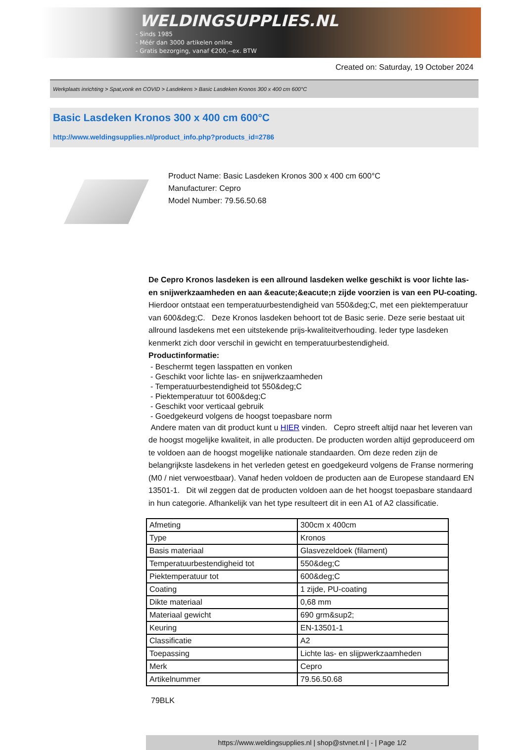WELDINGSUPPLIES.NL
- Sinds 1985
- Méér dan 3000 artikelen online
- Gratis bezorging, vanaf €200,--ex. BTW
Created on: Saturday, 19 October 2024
Werkplaats inrichting > Spat,vonk en COVID > Lasdekens > Basic Lasdeken Kronos 300 x 400 cm 600°C
Basic Lasdeken Kronos 300 x 400 cm 600°C
http://www.weldingsupplies.nl/product_info.php?products_id=2786
Product Name: Basic Lasdeken Kronos 300 x 400 cm 600°C
Manufacturer: Cepro
Model Number: 79.56.50.68
De Cepro Kronos lasdeken is een allround lasdeken welke geschikt is voor lichte las- en snijwerkzaamheden en aan &eacute;&eacute;n zijde voorzien is van een PU-coating. Hierdoor ontstaat een temperatuurbestendigheid van 550&deg;C, met een piektemperatuur van 600&deg;C. Deze Kronos lasdeken behoort tot de Basic serie. Deze serie bestaat uit allround lasdekens met een uitstekende prijs-kwaliteitverhouding. Ieder type lasdeken kenmerkt zich door verschil in gewicht en temperatuurbestendigheid.
Productinformatie:
- Beschermt tegen lasspatten en vonken
- Geschikt voor lichte las- en snijwerkzaamheden
- Temperatuurbestendigheid tot 550&deg;C
- Piektemperatuur tot 600&deg;C
- Geschikt voor verticaal gebruik
- Goedgekeurd volgens de hoogst toepasbare norm
Andere maten van dit product kunt u HIER vinden. Cepro streeft altijd naar het leveren van de hoogst mogelijke kwaliteit, in alle producten. De producten worden altijd geproduceerd om te voldoen aan de hoogst mogelijke nationale standaarden. Om deze reden zijn de belangrijkste lasdekens in het verleden getest en goedgekeurd volgens de Franse normering (M0 / niet verwoestbaar). Vanaf heden voldoen de producten aan de Europese standaard EN 13501-1. Dit wil zeggen dat de producten voldoen aan de het hoogst toepasbare standaard in hun categorie. Afhankelijk van het type resulteert dit in een A1 of A2 classificatie.
| Afmeting | 300cm x 400cm |
| Type | Kronos |
| Basis materiaal | Glasvezeldoek (filament) |
| Temperatuurbestendigheid tot | 550&deg;C |
| Piektemperatuur tot | 600&deg;C |
| Coating | 1 zijde, PU-coating |
| Dikte materiaal | 0,68 mm |
| Materiaal gewicht | 690 grm&sup2; |
| Keuring | EN-13501-1 |
| Classificatie | A2 |
| Toepassing | Lichte las- en slijpwerkzaamheden |
| Merk | Cepro |
| Artikelnummer | 79.56.50.68 |
79BLK
https://www.weldingsupplies.nl | shop@stvnet.nl | - | Page 1/2